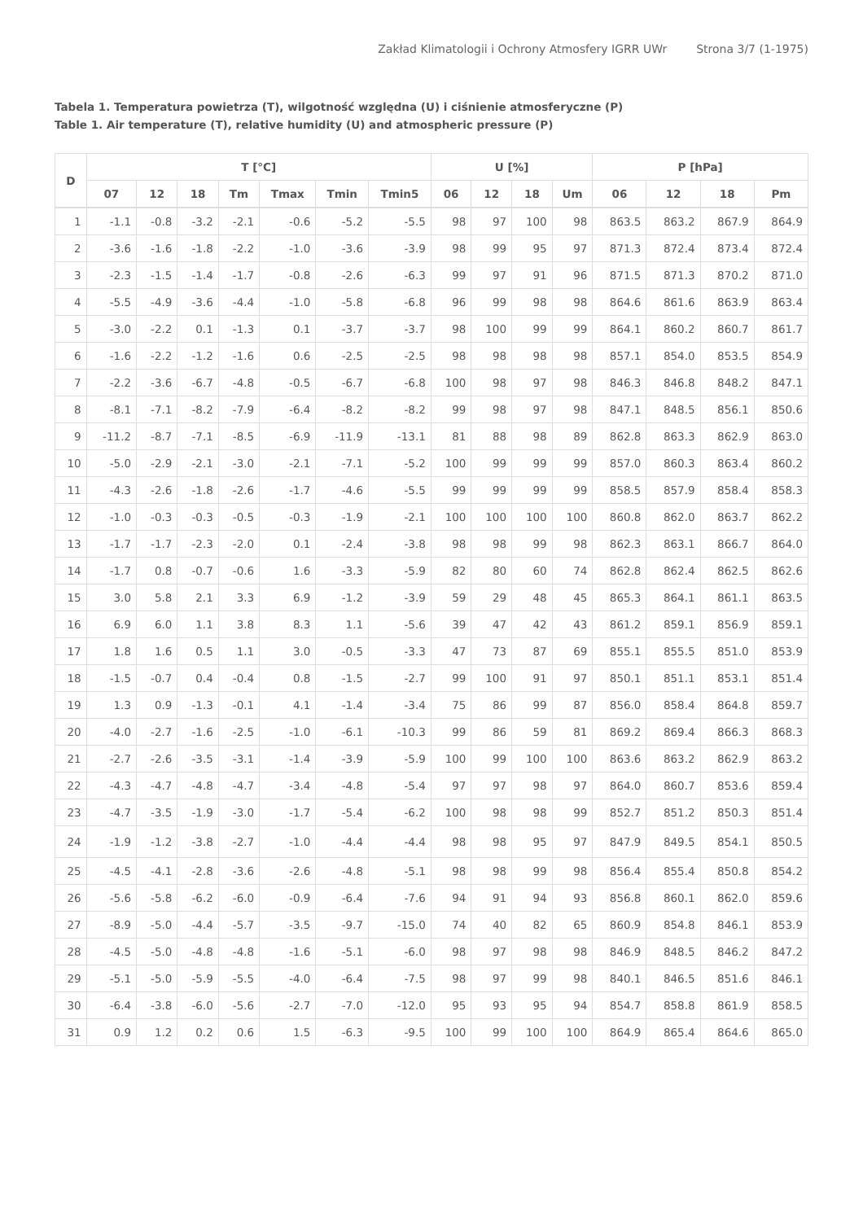Zakład Klimatologii i Ochrony Atmosfery IGRR UWr Strona 3/7 (1-1975)
Tabela 1. Temperatura powietrza (T), wilgotność względna (U) i ciśnienie atmosferyczne (P)
Table 1. Air temperature (T), relative humidity (U) and atmospheric pressure (P)
| D | T [°C] | | | | | | | U [%] | | | | P [hPa] | | | |
| --- | --- | --- | --- | --- | --- | --- | --- | --- | --- | --- | --- | --- | --- | --- | --- |
| | 07 | 12 | 18 | Tm | Tmax | Tmin | Tmin5 | 06 | 12 | 18 | Um | 06 | 12 | 18 | Pm |
| 1 | -1.1 | -0.8 | -3.2 | -2.1 | -0.6 | -5.2 | -5.5 | 98 | 97 | 100 | 98 | 863.5 | 863.2 | 867.9 | 864.9 |
| 2 | -3.6 | -1.6 | -1.8 | -2.2 | -1.0 | -3.6 | -3.9 | 98 | 99 | 95 | 97 | 871.3 | 872.4 | 873.4 | 872.4 |
| 3 | -2.3 | -1.5 | -1.4 | -1.7 | -0.8 | -2.6 | -6.3 | 99 | 97 | 91 | 96 | 871.5 | 871.3 | 870.2 | 871.0 |
| 4 | -5.5 | -4.9 | -3.6 | -4.4 | -1.0 | -5.8 | -6.8 | 96 | 99 | 98 | 98 | 864.6 | 861.6 | 863.9 | 863.4 |
| 5 | -3.0 | -2.2 | 0.1 | -1.3 | 0.1 | -3.7 | -3.7 | 98 | 100 | 99 | 99 | 864.1 | 860.2 | 860.7 | 861.7 |
| 6 | -1.6 | -2.2 | -1.2 | -1.6 | 0.6 | -2.5 | -2.5 | 98 | 98 | 98 | 98 | 857.1 | 854.0 | 853.5 | 854.9 |
| 7 | -2.2 | -3.6 | -6.7 | -4.8 | -0.5 | -6.7 | -6.8 | 100 | 98 | 97 | 98 | 846.3 | 846.8 | 848.2 | 847.1 |
| 8 | -8.1 | -7.1 | -8.2 | -7.9 | -6.4 | -8.2 | -8.2 | 99 | 98 | 97 | 98 | 847.1 | 848.5 | 856.1 | 850.6 |
| 9 | -11.2 | -8.7 | -7.1 | -8.5 | -6.9 | -11.9 | -13.1 | 81 | 88 | 98 | 89 | 862.8 | 863.3 | 862.9 | 863.0 |
| 10 | -5.0 | -2.9 | -2.1 | -3.0 | -2.1 | -7.1 | -5.2 | 100 | 99 | 99 | 99 | 857.0 | 860.3 | 863.4 | 860.2 |
| 11 | -4.3 | -2.6 | -1.8 | -2.6 | -1.7 | -4.6 | -5.5 | 99 | 99 | 99 | 99 | 858.5 | 857.9 | 858.4 | 858.3 |
| 12 | -1.0 | -0.3 | -0.3 | -0.5 | -0.3 | -1.9 | -2.1 | 100 | 100 | 100 | 100 | 860.8 | 862.0 | 863.7 | 862.2 |
| 13 | -1.7 | -1.7 | -2.3 | -2.0 | 0.1 | -2.4 | -3.8 | 98 | 98 | 99 | 98 | 862.3 | 863.1 | 866.7 | 864.0 |
| 14 | -1.7 | 0.8 | -0.7 | -0.6 | 1.6 | -3.3 | -5.9 | 82 | 80 | 60 | 74 | 862.8 | 862.4 | 862.5 | 862.6 |
| 15 | 3.0 | 5.8 | 2.1 | 3.3 | 6.9 | -1.2 | -3.9 | 59 | 29 | 48 | 45 | 865.3 | 864.1 | 861.1 | 863.5 |
| 16 | 6.9 | 6.0 | 1.1 | 3.8 | 8.3 | 1.1 | -5.6 | 39 | 47 | 42 | 43 | 861.2 | 859.1 | 856.9 | 859.1 |
| 17 | 1.8 | 1.6 | 0.5 | 1.1 | 3.0 | -0.5 | -3.3 | 47 | 73 | 87 | 69 | 855.1 | 855.5 | 851.0 | 853.9 |
| 18 | -1.5 | -0.7 | 0.4 | -0.4 | 0.8 | -1.5 | -2.7 | 99 | 100 | 91 | 97 | 850.1 | 851.1 | 853.1 | 851.4 |
| 19 | 1.3 | 0.9 | -1.3 | -0.1 | 4.1 | -1.4 | -3.4 | 75 | 86 | 99 | 87 | 856.0 | 858.4 | 864.8 | 859.7 |
| 20 | -4.0 | -2.7 | -1.6 | -2.5 | -1.0 | -6.1 | -10.3 | 99 | 86 | 59 | 81 | 869.2 | 869.4 | 866.3 | 868.3 |
| 21 | -2.7 | -2.6 | -3.5 | -3.1 | -1.4 | -3.9 | -5.9 | 100 | 99 | 100 | 100 | 863.6 | 863.2 | 862.9 | 863.2 |
| 22 | -4.3 | -4.7 | -4.8 | -4.7 | -3.4 | -4.8 | -5.4 | 97 | 97 | 98 | 97 | 864.0 | 860.7 | 853.6 | 859.4 |
| 23 | -4.7 | -3.5 | -1.9 | -3.0 | -1.7 | -5.4 | -6.2 | 100 | 98 | 98 | 99 | 852.7 | 851.2 | 850.3 | 851.4 |
| 24 | -1.9 | -1.2 | -3.8 | -2.7 | -1.0 | -4.4 | -4.4 | 98 | 98 | 95 | 97 | 847.9 | 849.5 | 854.1 | 850.5 |
| 25 | -4.5 | -4.1 | -2.8 | -3.6 | -2.6 | -4.8 | -5.1 | 98 | 98 | 99 | 98 | 856.4 | 855.4 | 850.8 | 854.2 |
| 26 | -5.6 | -5.8 | -6.2 | -6.0 | -0.9 | -6.4 | -7.6 | 94 | 91 | 94 | 93 | 856.8 | 860.1 | 862.0 | 859.6 |
| 27 | -8.9 | -5.0 | -4.4 | -5.7 | -3.5 | -9.7 | -15.0 | 74 | 40 | 82 | 65 | 860.9 | 854.8 | 846.1 | 853.9 |
| 28 | -4.5 | -5.0 | -4.8 | -4.8 | -1.6 | -5.1 | -6.0 | 98 | 97 | 98 | 98 | 846.9 | 848.5 | 846.2 | 847.2 |
| 29 | -5.1 | -5.0 | -5.9 | -5.5 | -4.0 | -6.4 | -7.5 | 98 | 97 | 99 | 98 | 840.1 | 846.5 | 851.6 | 846.1 |
| 30 | -6.4 | -3.8 | -6.0 | -5.6 | -2.7 | -7.0 | -12.0 | 95 | 93 | 95 | 94 | 854.7 | 858.8 | 861.9 | 858.5 |
| 31 | 0.9 | 1.2 | 0.2 | 0.6 | 1.5 | -6.3 | -9.5 | 100 | 99 | 100 | 100 | 864.9 | 865.4 | 864.6 | 865.0 |